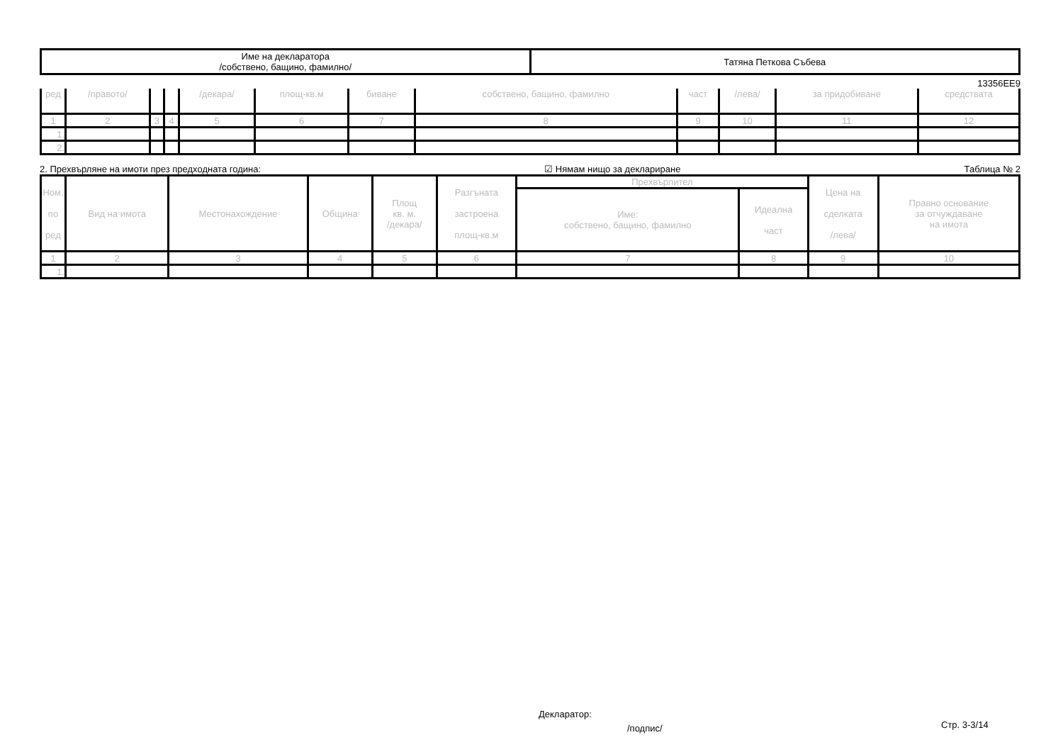| Име на декларатора /собствено, бащино, фамилно/ | Татяна Петкова Събева |
13356EE9
| ред | /правото/ | | | /декара/ | площ-кв.м | биване | собствено, бащино, фамилно | част | /лева/ | за придобиване | средствата |
| --- | --- | --- | --- | --- | --- | --- | --- | --- | --- | --- | --- |
| 1 | 2 | 3 | 4 | 5 | 6 | 7 | 8 | 9 | 10 | 11 | 12 |
| 1. | | | | | | | | | | | |
| 2. | | | | | | | | | | | |
2. Прехвърляне на имоти през предходната година: ☑ Нямам нищо за деклариране Таблица № 2
| Ном. по ред | Вид на имота | Местонахождение | Община | Площ кв. м. /декара/ | Разгъната застроена площ-кв.м | Прехвърлител | | Цена на сделката /лева/ | Правно основание за отчуждаване на имота |
| --- | --- | --- | --- | --- | --- | --- | --- | --- | --- |
| | | | | | | Име: собствено, бащино, фамилно | Идеална част | | |
| 1 | 2 | 3 | 4 | 5 | 6 | 7 | 8 | 9 | 10 |
| 1. | | | | | | | | | |
Декларатор:
/подпис/ Стр. 3-3/14